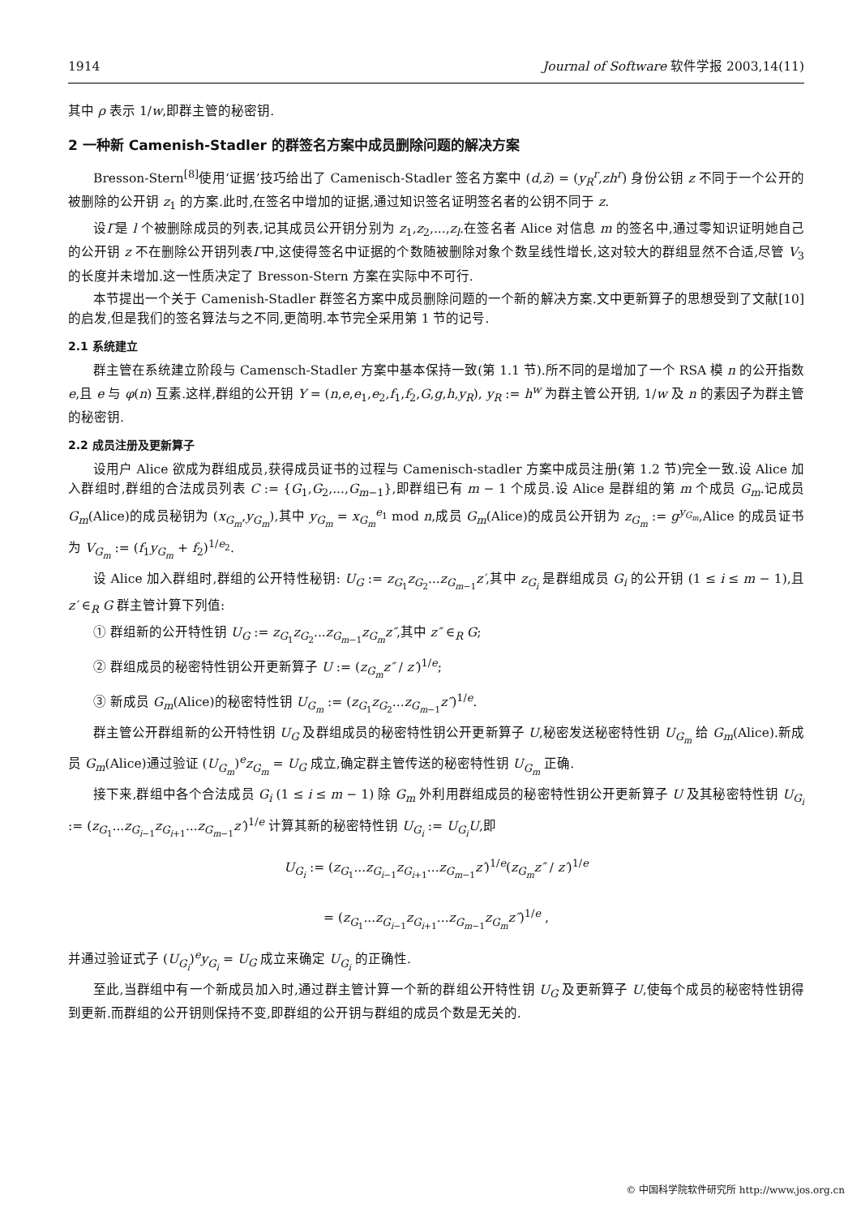1914 Journal of Software 软件学报 2003,14(11)
其中 ρ 表示 1/w,即群主管的秘密钥.
2 一种新 Camenish-Stadler 的群签名方案中成员删除问题的解决方案
Bresson-Stern<sup>[8]</sup>使用‘证据’技巧给出了 Camenisch-Stadler 签名方案中 (d,z̃) = (y<sub>R</sub><sup>r</sup>,zh<sup>r</sup>) 身份公钥 z 不同于一个公开的被删除的公开钥 z<sub>1</sub> 的方案.此时,在签名中增加的证据,通过知识签名证明签名者的公钥不同于 z.
设Γ是 l 个被删除成员的列表,记其成员公开钥分别为 z<sub>1</sub>,z<sub>2</sub>,...,z<sub>l</sub>.在签名者 Alice 对信息 m 的签名中,通过零知识证明她自己的公开钥 z 不在删除公开钥列表Γ中,这使得签名中证据的个数随被删除对象个数呈线性增长,这对较大的群组显然不合适,尽管 V<sub>3</sub> 的长度并未增加.这一性质决定了 Bresson-Stern 方案在实际中不可行.
本节提出一个关于 Camenish-Stadler 群签名方案中成员删除问题的一个新的解决方案.文中更新算子的思想受到了文献[10]的启发,但是我们的签名算法与之不同,更简明.本节完全采用第 1 节的记号.
2.1 系统建立
群主管在系统建立阶段与 Camensch-Stadler 方案中基本保持一致(第 1.1 节).所不同的是增加了一个 RSA 模 n 的公开指数 e,且 e 与 φ(n) 互素.这样,群组的公开钥 Y = (n,e,e<sub>1</sub>,e<sub>2</sub>,f<sub>1</sub>,f<sub>2</sub>,G,g,h,y<sub>R</sub>), y<sub>R</sub> := h<sup>w</sup> 为群主管公开钥, 1/w 及 n 的素因子为群主管的秘密钥.
2.2 成员注册及更新算子
设用户 Alice 欲成为群组成员,获得成员证书的过程与 Camenisch-stadler 方案中成员注册(第 1.2 节)完全一致.设 Alice 加入群组时,群组的合法成员列表 C := {G<sub>1</sub>,G<sub>2</sub>,...,G<sub>m−1</sub>},即群组已有 m − 1 个成员.设 Alice 是群组的第 m 个成员 G<sub>m</sub>.记成员 G<sub>m</sub>(Alice)的成员秘钥为 (x<sub>G<sub>m</sub></sub>,y<sub>G<sub>m</sub></sub>),其中 y<sub>G<sub>m</sub></sub> = x<sub>G<sub>m</sub></sub><sup>e<sub>1</sub></sup> mod n,成员 G<sub>m</sub>(Alice)的成员公开钥为 z<sub>G<sub>m</sub></sub> := g<sup>y<sub>G<sub>m</sub></sub></sup>,Alice 的成员证书为 V<sub>G<sub>m</sub></sub> := (f<sub>1</sub>y<sub>G<sub>m</sub></sub> + f<sub>2</sub>)<sup>1/e<sub>2</sub></sup>.
设 Alice 加入群组时,群组的公开特性秘钥: U<sub>G</sub> := z<sub>G<sub>1</sub></sub>z<sub>G<sub>2</sub></sub>...z<sub>G<sub>m−1</sub></sub>z′,其中 z<sub>G<sub>i</sub></sub> 是群组成员 G<sub>i</sub> 的公开钥 (1 ≤ i ≤ m − 1),且 z′ ∈<sub>R</sub> G 群主管计算下列值:
① 群组新的公开特性钥 U<sub>G</sub> := z<sub>G<sub>1</sub></sub>z<sub>G<sub>2</sub></sub>...z<sub>G<sub>m−1</sub></sub>z<sub>G<sub>m</sub></sub>z″,其中 z″ ∈<sub>R</sub> G;
② 群组成员的秘密特性钥公开更新算子 U := (z<sub>G<sub>m</sub></sub>z″ / z′)<sup>1/e</sup>;
③ 新成员 G<sub>m</sub>(Alice)的秘密特性钥 U<sub>G<sub>m</sub></sub> := (z<sub>G<sub>1</sub></sub>z<sub>G<sub>2</sub></sub>...z<sub>G<sub>m−1</sub></sub>z″)<sup>1/e</sup>.
群主管公开群组新的公开特性钥 U<sub>G</sub> 及群组成员的秘密特性钥公开更新算子 U,秘密发送秘密特性钥 U<sub>G<sub>m</sub></sub> 给 G<sub>m</sub>(Alice).新成员 G<sub>m</sub>(Alice)通过验证 (U<sub>G<sub>m</sub></sub>)<sup>e</sup>z<sub>G<sub>m</sub></sub> = U<sub>G</sub> 成立,确定群主管传送的秘密特性钥 U<sub>G<sub>m</sub></sub> 正确.
接下来,群组中各个合法成员 G<sub>i</sub> (1 ≤ i ≤ m − 1) 除 G<sub>m</sub> 外利用群组成员的秘密特性钥公开更新算子 U 及其秘密特性钥 U<sub>G<sub>i</sub></sub> := (z<sub>G<sub>1</sub></sub>...z<sub>G<sub>i−1</sub></sub>z<sub>G<sub>i+1</sub></sub>...z<sub>G<sub>m−1</sub></sub>z′)<sup>1/e</sup> 计算其新的秘密特性钥 U<sub>G<sub>i</sub></sub> := U<sub>G<sub>i</sub></sub>U,即
U<sub>G<sub>i</sub></sub> := (z<sub>G<sub>1</sub></sub>...z<sub>G<sub>i−1</sub></sub>z<sub>G<sub>i+1</sub></sub>...z<sub>G<sub>m−1</sub></sub>z′)<sup>1/e</sup>(z<sub>G<sub>m</sub></sub>z″ / z′)<sup>1/e</sup>
= (z<sub>G<sub>1</sub></sub>...z<sub>G<sub>i−1</sub></sub>z<sub>G<sub>i+1</sub></sub>...z<sub>G<sub>m−1</sub></sub>z<sub>G<sub>m</sub></sub>z″)<sup>1/e</sup> ,
并通过验证式子 (U<sub>G<sub>i</sub></sub>)<sup>e</sup>y<sub>G<sub>i</sub></sub> = U<sub>G</sub> 成立来确定 U<sub>G<sub>i</sub></sub> 的正确性.
至此,当群组中有一个新成员加入时,通过群主管计算一个新的群组公开特性钥 U<sub>G</sub> 及更新算子 U,使每个成员的秘密特性钥得到更新.而群组的公开钥则保持不变,即群组的公开钥与群组的成员个数是无关的.
© 中国科学院软件研究所 http://www.jos.org.cn